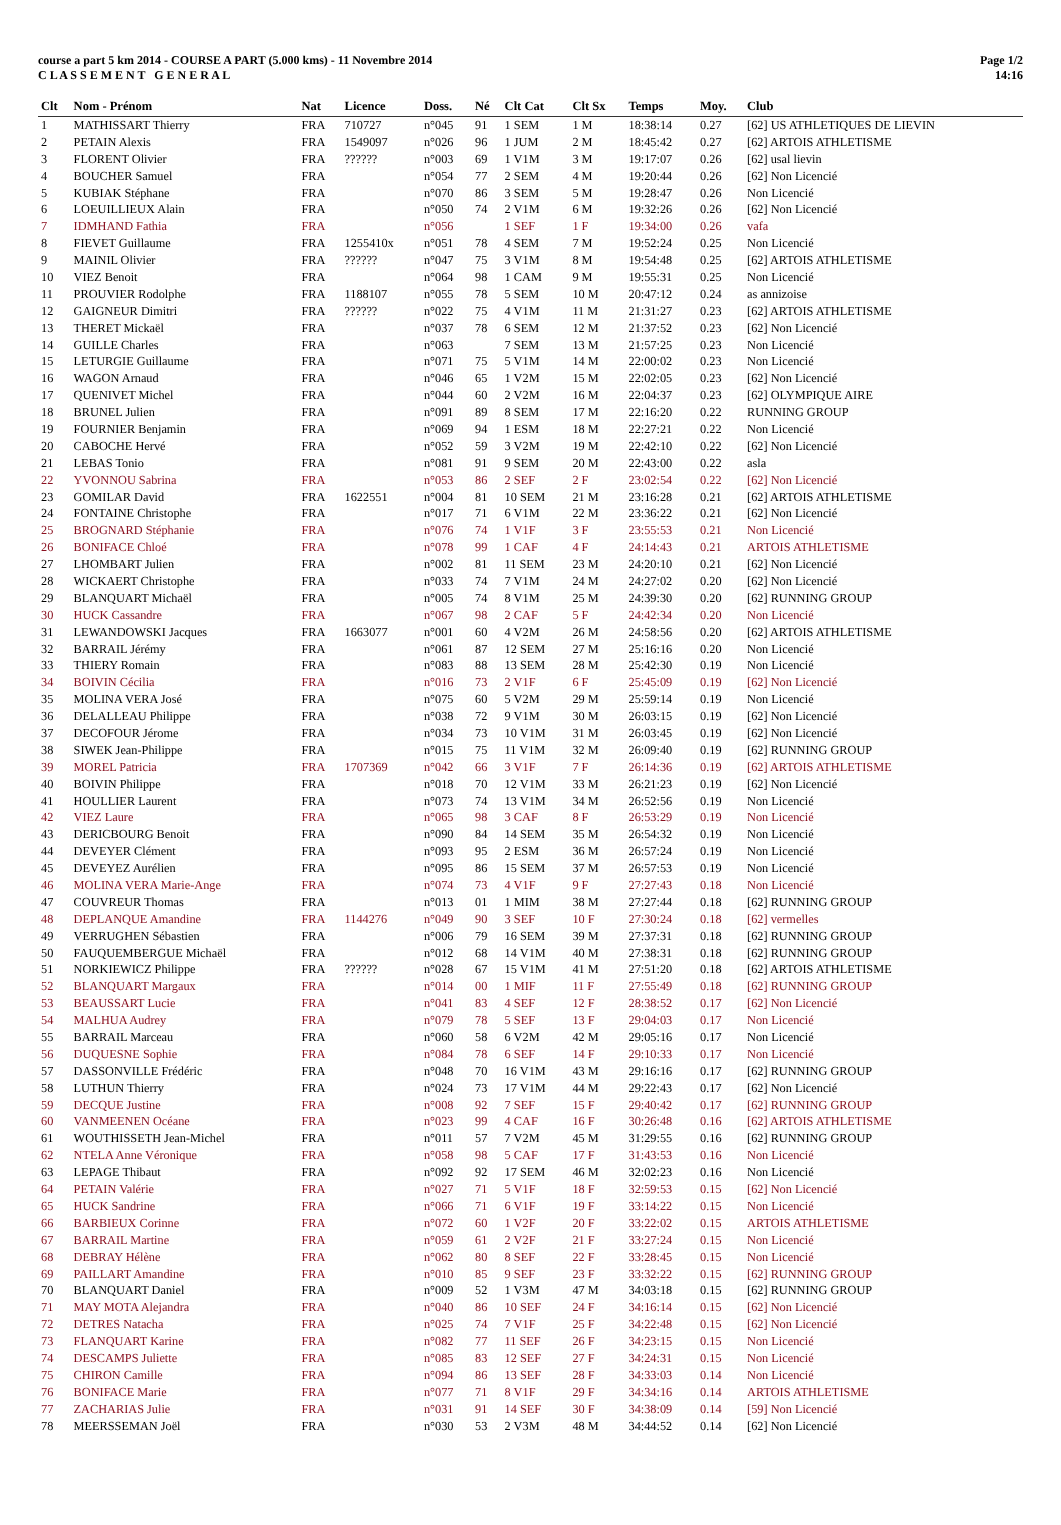course a part 5 km 2014 - COURSE A PART (5.000 kms) - 11 Novembre 2014
C L A S S E M E N T G E N E R A L
Page 1/2
14:16
| Clt | Nom - Prénom | Nat | Licence | Doss. | Né | Clt Cat | Clt Sx | Temps | Moy. | Club |
| --- | --- | --- | --- | --- | --- | --- | --- | --- | --- | --- |
| 1 | MATHISSART Thierry | FRA | 710727 | n°045 | 91 | 1 SEM | 1 M | 18:38:14 | 0.27 | [62] US ATHLETIQUES DE LIEVIN |
| 2 | PETAIN Alexis | FRA | 1549097 | n°026 | 96 | 1 JUM | 2 M | 18:45:42 | 0.27 | [62] ARTOIS ATHLETISME |
| 3 | FLORENT Olivier | FRA | ?????? | n°003 | 69 | 1 V1M | 3 M | 19:17:07 | 0.26 | [62] usal lievin |
| 4 | BOUCHER Samuel | FRA | | n°054 | 77 | 2 SEM | 4 M | 19:20:44 | 0.26 | [62] Non Licencié |
| 5 | KUBIAK Stéphane | FRA | | n°070 | 86 | 3 SEM | 5 M | 19:28:47 | 0.26 | Non Licencié |
| 6 | LOEUILLIEUX Alain | FRA | | n°050 | 74 | 2 V1M | 6 M | 19:32:26 | 0.26 | [62] Non Licencié |
| 7 | IDMHAND Fathia | FRA | | n°056 | | 1 SEF | 1 F | 19:34:00 | 0.26 | vafa |
| 8 | FIEVET Guillaume | FRA | 1255410x | n°051 | 78 | 4 SEM | 7 M | 19:52:24 | 0.25 | Non Licencié |
| 9 | MAINIL Olivier | FRA | ?????? | n°047 | 75 | 3 V1M | 8 M | 19:54:48 | 0.25 | [62] ARTOIS ATHLETISME |
| 10 | VIEZ Benoit | FRA | | n°064 | 98 | 1 CAM | 9 M | 19:55:31 | 0.25 | Non Licencié |
| 11 | PROUVIER Rodolphe | FRA | 1188107 | n°055 | 78 | 5 SEM | 10 M | 20:47:12 | 0.24 | as annizoise |
| 12 | GAIGNEUR Dimitri | FRA | ?????? | n°022 | 75 | 4 V1M | 11 M | 21:31:27 | 0.23 | [62] ARTOIS ATHLETISME |
| 13 | THERET Mickaël | FRA | | n°037 | 78 | 6 SEM | 12 M | 21:37:52 | 0.23 | [62] Non Licencié |
| 14 | GUILLE Charles | FRA | | n°063 | | 7 SEM | 13 M | 21:57:25 | 0.23 | Non Licencié |
| 15 | LETURGIE Guillaume | FRA | | n°071 | 75 | 5 V1M | 14 M | 22:00:02 | 0.23 | Non Licencié |
| 16 | WAGON Arnaud | FRA | | n°046 | 65 | 1 V2M | 15 M | 22:02:05 | 0.23 | [62] Non Licencié |
| 17 | QUENIVET Michel | FRA | | n°044 | 60 | 2 V2M | 16 M | 22:04:37 | 0.23 | [62] OLYMPIQUE AIRE |
| 18 | BRUNEL Julien | FRA | | n°091 | 89 | 8 SEM | 17 M | 22:16:20 | 0.22 | RUNNING GROUP |
| 19 | FOURNIER Benjamin | FRA | | n°069 | 94 | 1 ESM | 18 M | 22:27:21 | 0.22 | Non Licencié |
| 20 | CABOCHE Hervé | FRA | | n°052 | 59 | 3 V2M | 19 M | 22:42:10 | 0.22 | [62] Non Licencié |
| 21 | LEBAS Tonio | FRA | | n°081 | 91 | 9 SEM | 20 M | 22:43:00 | 0.22 | asla |
| 22 | YVONNOU Sabrina | FRA | | n°053 | 86 | 2 SEF | 2 F | 23:02:54 | 0.22 | [62] Non Licencié |
| 23 | GOMILAR David | FRA | 1622551 | n°004 | 81 | 10 SEM | 21 M | 23:16:28 | 0.21 | [62] ARTOIS ATHLETISME |
| 24 | FONTAINE Christophe | FRA | | n°017 | 71 | 6 V1M | 22 M | 23:36:22 | 0.21 | [62] Non Licencié |
| 25 | BROGNARD Stéphanie | FRA | | n°076 | 74 | 1 V1F | 3 F | 23:55:53 | 0.21 | Non Licencié |
| 26 | BONIFACE Chloé | FRA | | n°078 | 99 | 1 CAF | 4 F | 24:14:43 | 0.21 | ARTOIS ATHLETISME |
| 27 | LHOMBART Julien | FRA | | n°002 | 81 | 11 SEM | 23 M | 24:20:10 | 0.21 | [62] Non Licencié |
| 28 | WICKAERT Christophe | FRA | | n°033 | 74 | 7 V1M | 24 M | 24:27:02 | 0.20 | [62] Non Licencié |
| 29 | BLANQUART Michaël | FRA | | n°005 | 74 | 8 V1M | 25 M | 24:39:30 | 0.20 | [62] RUNNING GROUP |
| 30 | HUCK Cassandre | FRA | | n°067 | 98 | 2 CAF | 5 F | 24:42:34 | 0.20 | Non Licencié |
| 31 | LEWANDOWSKI Jacques | FRA | 1663077 | n°001 | 60 | 4 V2M | 26 M | 24:58:56 | 0.20 | [62] ARTOIS ATHLETISME |
| 32 | BARRAIL Jérémy | FRA | | n°061 | 87 | 12 SEM | 27 M | 25:16:16 | 0.20 | Non Licencié |
| 33 | THIERY Romain | FRA | | n°083 | 88 | 13 SEM | 28 M | 25:42:30 | 0.19 | Non Licencié |
| 34 | BOIVIN Cécilia | FRA | | n°016 | 73 | 2 V1F | 6 F | 25:45:09 | 0.19 | [62] Non Licencié |
| 35 | MOLINA VERA José | FRA | | n°075 | 60 | 5 V2M | 29 M | 25:59:14 | 0.19 | Non Licencié |
| 36 | DELALLEAU Philippe | FRA | | n°038 | 72 | 9 V1M | 30 M | 26:03:15 | 0.19 | [62] Non Licencié |
| 37 | DECOFOUR Jérome | FRA | | n°034 | 73 | 10 V1M | 31 M | 26:03:45 | 0.19 | [62] Non Licencié |
| 38 | SIWEK Jean-Philippe | FRA | | n°015 | 75 | 11 V1M | 32 M | 26:09:40 | 0.19 | [62] RUNNING GROUP |
| 39 | MOREL Patricia | FRA | 1707369 | n°042 | 66 | 3 V1F | 7 F | 26:14:36 | 0.19 | [62] ARTOIS ATHLETISME |
| 40 | BOIVIN Philippe | FRA | | n°018 | 70 | 12 V1M | 33 M | 26:21:23 | 0.19 | [62] Non Licencié |
| 41 | HOULLIER Laurent | FRA | | n°073 | 74 | 13 V1M | 34 M | 26:52:56 | 0.19 | Non Licencié |
| 42 | VIEZ Laure | FRA | | n°065 | 98 | 3 CAF | 8 F | 26:53:29 | 0.19 | Non Licencié |
| 43 | DERICBOURG Benoit | FRA | | n°090 | 84 | 14 SEM | 35 M | 26:54:32 | 0.19 | Non Licencié |
| 44 | DEVEYER Clément | FRA | | n°093 | 95 | 2 ESM | 36 M | 26:57:24 | 0.19 | Non Licencié |
| 45 | DEVEYEZ Aurélien | FRA | | n°095 | 86 | 15 SEM | 37 M | 26:57:53 | 0.19 | Non Licencié |
| 46 | MOLINA VERA Marie-Ange | FRA | | n°074 | 73 | 4 V1F | 9 F | 27:27:43 | 0.18 | Non Licencié |
| 47 | COUVREUR Thomas | FRA | | n°013 | 01 | 1 MIM | 38 M | 27:27:44 | 0.18 | [62] RUNNING GROUP |
| 48 | DEPLANQUE Amandine | FRA | 1144276 | n°049 | 90 | 3 SEF | 10 F | 27:30:24 | 0.18 | [62] vermelles |
| 49 | VERRUGHEN Sébastien | FRA | | n°006 | 79 | 16 SEM | 39 M | 27:37:31 | 0.18 | [62] RUNNING GROUP |
| 50 | FAUQUEMBERGUE Michaël | FRA | | n°012 | 68 | 14 V1M | 40 M | 27:38:31 | 0.18 | [62] RUNNING GROUP |
| 51 | NORKIEWICZ Philippe | FRA | ?????? | n°028 | 67 | 15 V1M | 41 M | 27:51:20 | 0.18 | [62] ARTOIS ATHLETISME |
| 52 | BLANQUART Margaux | FRA | | n°014 | 00 | 1 MIF | 11 F | 27:55:49 | 0.18 | [62] RUNNING GROUP |
| 53 | BEAUSSART Lucie | FRA | | n°041 | 83 | 4 SEF | 12 F | 28:38:52 | 0.17 | [62] Non Licencié |
| 54 | MALHUA Audrey | FRA | | n°079 | 78 | 5 SEF | 13 F | 29:04:03 | 0.17 | Non Licencié |
| 55 | BARRAIL Marceau | FRA | | n°060 | 58 | 6 V2M | 42 M | 29:05:16 | 0.17 | Non Licencié |
| 56 | DUQUESNE Sophie | FRA | | n°084 | 78 | 6 SEF | 14 F | 29:10:33 | 0.17 | Non Licencié |
| 57 | DASSONVILLE Frédéric | FRA | | n°048 | 70 | 16 V1M | 43 M | 29:16:16 | 0.17 | [62] RUNNING GROUP |
| 58 | LUTHUN Thierry | FRA | | n°024 | 73 | 17 V1M | 44 M | 29:22:43 | 0.17 | [62] Non Licencié |
| 59 | DECQUE Justine | FRA | | n°008 | 92 | 7 SEF | 15 F | 29:40:42 | 0.17 | [62] RUNNING GROUP |
| 60 | VANMEENEN Océane | FRA | | n°023 | 99 | 4 CAF | 16 F | 30:26:48 | 0.16 | [62] ARTOIS ATHLETISME |
| 61 | WOUTHISSETH Jean-Michel | FRA | | n°011 | 57 | 7 V2M | 45 M | 31:29:55 | 0.16 | [62] RUNNING GROUP |
| 62 | NTELA Anne Véronique | FRA | | n°058 | 98 | 5 CAF | 17 F | 31:43:53 | 0.16 | Non Licencié |
| 63 | LEPAGE Thibaut | FRA | | n°092 | 92 | 17 SEM | 46 M | 32:02:23 | 0.16 | Non Licencié |
| 64 | PETAIN Valérie | FRA | | n°027 | 71 | 5 V1F | 18 F | 32:59:53 | 0.15 | [62] Non Licencié |
| 65 | HUCK Sandrine | FRA | | n°066 | 71 | 6 V1F | 19 F | 33:14:22 | 0.15 | Non Licencié |
| 66 | BARBIEUX Corinne | FRA | | n°072 | 60 | 1 V2F | 20 F | 33:22:02 | 0.15 | ARTOIS ATHLETISME |
| 67 | BARRAIL Martine | FRA | | n°059 | 61 | 2 V2F | 21 F | 33:27:24 | 0.15 | Non Licencié |
| 68 | DEBRAY Hélène | FRA | | n°062 | 80 | 8 SEF | 22 F | 33:28:45 | 0.15 | Non Licencié |
| 69 | PAILLART Amandine | FRA | | n°010 | 85 | 9 SEF | 23 F | 33:32:22 | 0.15 | [62] RUNNING GROUP |
| 70 | BLANQUART Daniel | FRA | | n°009 | 52 | 1 V3M | 47 M | 34:03:18 | 0.15 | [62] RUNNING GROUP |
| 71 | MAY MOTA Alejandra | FRA | | n°040 | 86 | 10 SEF | 24 F | 34:16:14 | 0.15 | [62] Non Licencié |
| 72 | DETRES Natacha | FRA | | n°025 | 74 | 7 V1F | 25 F | 34:22:48 | 0.15 | [62] Non Licencié |
| 73 | FLANQUART Karine | FRA | | n°082 | 77 | 11 SEF | 26 F | 34:23:15 | 0.15 | Non Licencié |
| 74 | DESCAMPS Juliette | FRA | | n°085 | 83 | 12 SEF | 27 F | 34:24:31 | 0.15 | Non Licencié |
| 75 | CHIRON Camille | FRA | | n°094 | 86 | 13 SEF | 28 F | 34:33:03 | 0.14 | Non Licencié |
| 76 | BONIFACE Marie | FRA | | n°077 | 71 | 8 V1F | 29 F | 34:34:16 | 0.14 | ARTOIS ATHLETISME |
| 77 | ZACHARIAS Julie | FRA | | n°031 | 91 | 14 SEF | 30 F | 34:38:09 | 0.14 | [59] Non Licencié |
| 78 | MEERSSEMAN Joël | FRA | | n°030 | 53 | 2 V3M | 48 M | 34:44:52 | 0.14 | [62] Non Licencié |